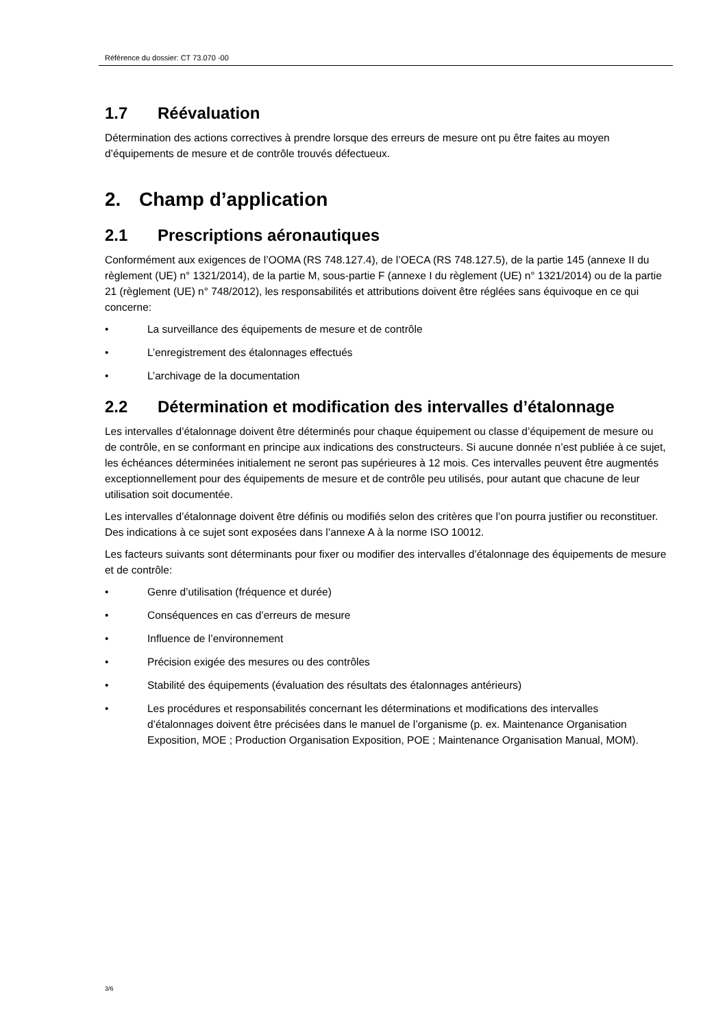Référence du dossier: CT 73.070 -00
1.7 Réévaluation
Détermination des actions correctives à prendre lorsque des erreurs de mesure ont pu être faites au moyen d’équipements de mesure et de contrôle trouvés défectueux.
2. Champ d’application
2.1 Prescriptions aéronautiques
Conformément aux exigences de l’OOMA (RS 748.127.4), de l’OECA (RS 748.127.5), de la partie 145 (annexe II du règlement (UE) n° 1321/2014), de la partie M, sous-partie F (annexe I du règlement (UE) n° 1321/2014) ou de la partie 21 (règlement (UE) n° 748/2012), les responsabilités et attributions doivent être réglées sans équivoque en ce qui concerne:
• La surveillance des équipements de mesure et de contrôle
• L’enregistrement des étalonnages effectués
• L’archivage de la documentation
2.2 Détermination et modification des intervalles d’étalonnage
Les intervalles d’étalonnage doivent être déterminés pour chaque équipement ou classe d’équipement de mesure ou de contrôle, en se conformant en principe aux indications des constructeurs. Si aucune donnée n’est publiée à ce sujet, les échéances déterminées initialement ne seront pas supérieures à 12 mois. Ces intervalles peuvent être augmentés exceptionnellement pour des équipements de mesure et de contrôle peu utilisés, pour autant que chacune de leur utilisation soit documentée.
Les intervalles d’étalonnage doivent être définis ou modifiés selon des critères que l’on pourra justifier ou reconstituer. Des indications à ce sujet sont exposées dans l’annexe A à la norme ISO 10012.
Les facteurs suivants sont déterminants pour fixer ou modifier des intervalles d’étalonnage des équipements de mesure et de contrôle:
• Genre d’utilisation (fréquence et durée)
• Conséquences en cas d’erreurs de mesure
• Influence de l’environnement
• Précision exigée des mesures ou des contrôles
• Stabilité des équipements (évaluation des résultats des étalonnages antérieurs)
• Les procédures et responsabilités concernant les déterminations et modifications des intervalles d’étalonnages doivent être précisées dans le manuel de l’organisme (p. ex. Maintenance Organisation Exposition, MOE ; Production Organisation Exposition, POE ; Maintenance Organisation Manual, MOM).
3/6